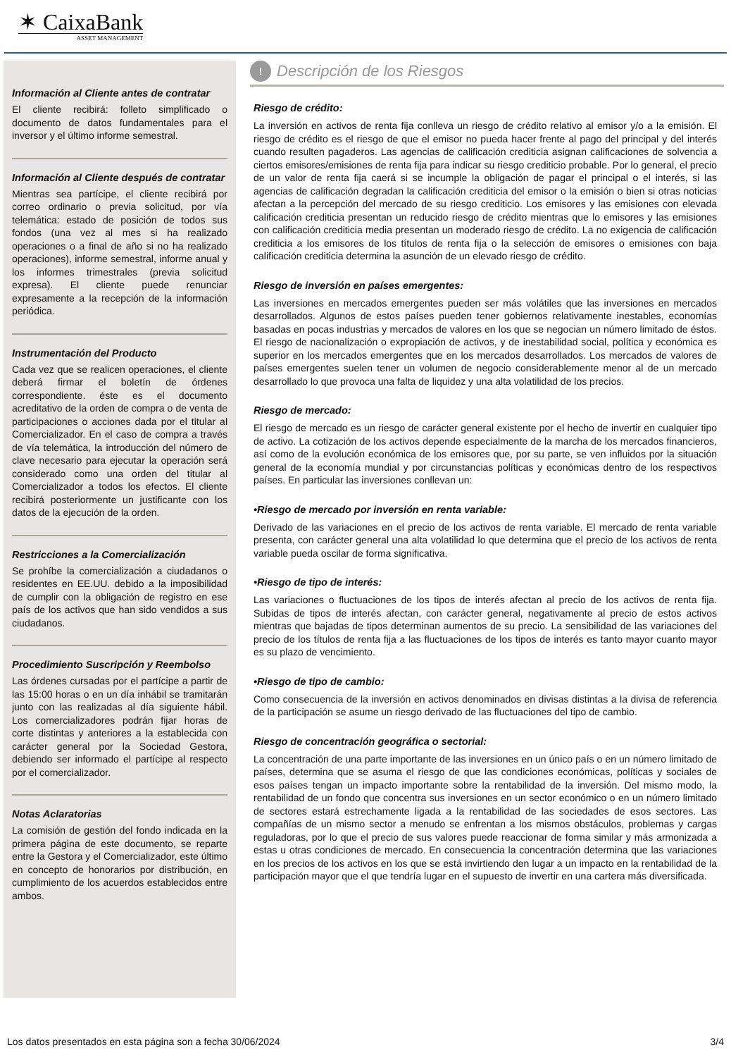✶ CaixaBank
ASSET MANAGEMENT
Información al Cliente antes de contratar
El cliente recibirá: folleto simplificado o documento de datos fundamentales para el inversor y el último informe semestral.
Información al Cliente después de contratar
Mientras sea partícipe, el cliente recibirá por correo ordinario o previa solicitud, por vía telemática: estado de posición de todos sus fondos (una vez al mes si ha realizado operaciones o a final de año si no ha realizado operaciones), informe semestral, informe anual y los informes trimestrales (previa solicitud expresa). El cliente puede renunciar expresamente a la recepción de la información periódica.
Instrumentación del Producto
Cada vez que se realicen operaciones, el cliente deberá firmar el boletín de órdenes correspondiente. éste es el documento acreditativo de la orden de compra o de venta de participaciones o acciones dada por el titular al Comercializador. En el caso de compra a través de vía telemática, la introducción del número de clave necesario para ejecutar la operación será considerado como una orden del titular al Comercializador a todos los efectos. El cliente recibirá posteriormente un justificante con los datos de la ejecución de la orden.
Restricciones a la Comercialización
Se prohíbe la comercialización a ciudadanos o residentes en EE.UU. debido a la imposibilidad de cumplir con la obligación de registro en ese país de los activos que han sido vendidos a sus ciudadanos.
Procedimiento Suscripción y Reembolso
Las órdenes cursadas por el partícipe a partir de las 15:00 horas o en un día inhábil se tramitarán junto con las realizadas al día siguiente hábil. Los comercializadores podrán fijar horas de corte distintas y anteriores a la establecida con carácter general por la Sociedad Gestora, debiendo ser informado el partícipe al respecto por el comercializador.
Notas Aclaratorias
La comisión de gestión del fondo indicada en la primera página de este documento, se reparte entre la Gestora y el Comercializador, este último en concepto de honorarios por distribución, en cumplimiento de los acuerdos establecidos entre ambos.
!
Descripción de los Riesgos
Riesgo de crédito:
La inversión en activos de renta fija conlleva un riesgo de crédito relativo al emisor y/o a la emisión. El riesgo de crédito es el riesgo de que el emisor no pueda hacer frente al pago del principal y del interés cuando resulten pagaderos. Las agencias de calificación crediticia asignan calificaciones de solvencia a ciertos emisores/emisiones de renta fija para indicar su riesgo crediticio probable. Por lo general, el precio de un valor de renta fija caerá si se incumple la obligación de pagar el principal o el interés, si las agencias de calificación degradan la calificación crediticia del emisor o la emisión o bien si otras noticias afectan a la percepción del mercado de su riesgo crediticio. Los emisores y las emisiones con elevada calificación crediticia presentan un reducido riesgo de crédito mientras que lo emisores y las emisiones con calificación crediticia media presentan un moderado riesgo de crédito. La no exigencia de calificación crediticia a los emisores de los títulos de renta fija o la selección de emisores o emisiones con baja calificación crediticia determina la asunción de un elevado riesgo de crédito.
Riesgo de inversión en países emergentes:
Las inversiones en mercados emergentes pueden ser más volátiles que las inversiones en mercados desarrollados. Algunos de estos países pueden tener gobiernos relativamente inestables, economías basadas en pocas industrias y mercados de valores en los que se negocian un número limitado de éstos. El riesgo de nacionalización o expropiación de activos, y de inestabilidad social, política y económica es superior en los mercados emergentes que en los mercados desarrollados. Los mercados de valores de países emergentes suelen tener un volumen de negocio considerablemente menor al de un mercado desarrollado lo que provoca una falta de liquidez y una alta volatilidad de los precios.
Riesgo de mercado:
El riesgo de mercado es un riesgo de carácter general existente por el hecho de invertir en cualquier tipo de activo. La cotización de los activos depende especialmente de la marcha de los mercados financieros, así como de la evolución económica de los emisores que, por su parte, se ven influidos por la situación general de la economía mundial y por circunstancias políticas y económicas dentro de los respectivos países. En particular las inversiones conllevan un:
•Riesgo de mercado por inversión en renta variable:
Derivado de las variaciones en el precio de los activos de renta variable. El mercado de renta variable presenta, con carácter general una alta volatilidad lo que determina que el precio de los activos de renta variable pueda oscilar de forma significativa.
•Riesgo de tipo de interés:
Las variaciones o fluctuaciones de los tipos de interés afectan al precio de los activos de renta fija. Subidas de tipos de interés afectan, con carácter general, negativamente al precio de estos activos mientras que bajadas de tipos determinan aumentos de su precio. La sensibilidad de las variaciones del precio de los títulos de renta fija a las fluctuaciones de los tipos de interés es tanto mayor cuanto mayor es su plazo de vencimiento.
•Riesgo de tipo de cambio:
Como consecuencia de la inversión en activos denominados en divisas distintas a la divisa de referencia de la participación se asume un riesgo derivado de las fluctuaciones del tipo de cambio.
Riesgo de concentración geográfica o sectorial:
La concentración de una parte importante de las inversiones en un único país o en un número limitado de países, determina que se asuma el riesgo de que las condiciones económicas, políticas y sociales de esos países tengan un impacto importante sobre la rentabilidad de la inversión. Del mismo modo, la rentabilidad de un fondo que concentra sus inversiones en un sector económico o en un número limitado de sectores estará estrechamente ligada a la rentabilidad de las sociedades de esos sectores. Las compañías de un mismo sector a menudo se enfrentan a los mismos obstáculos, problemas y cargas reguladoras, por lo que el precio de sus valores puede reaccionar de forma similar y más armonizada a estas u otras condiciones de mercado. En consecuencia la concentración determina que las variaciones en los precios de los activos en los que se está invirtiendo den lugar a un impacto en la rentabilidad de la participación mayor que el que tendría lugar en el supuesto de invertir en una cartera más diversificada.
Los datos presentados en esta página son a fecha 30/06/2024 3/4